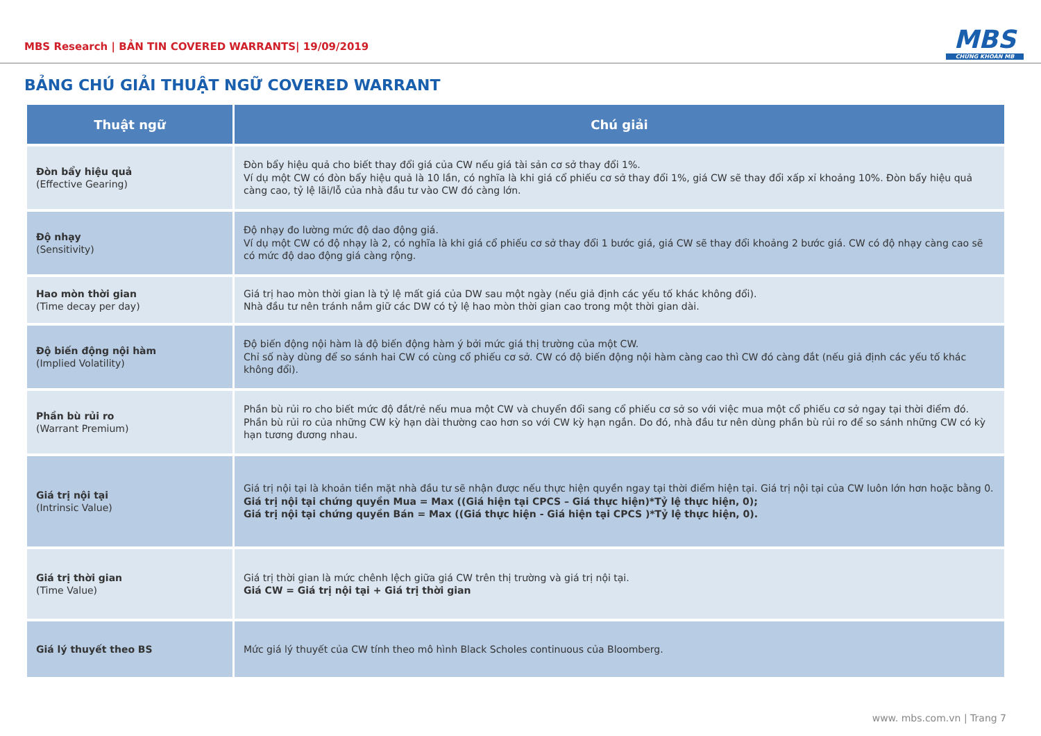MBS Research | BẢN TIN COVERED WARRANTS| 19/09/2019
MBS
CHỨNG KHOÁN MB
BẢNG CHÚ GIẢI THUẬT NGỮ COVERED WARRANT
| Thuật ngữ | Chú giải |
| --- | --- |
| Đòn bẩy hiệu quả (Effective Gearing) | Đòn bẩy hiệu quả cho biết thay đổi giá của CW nếu giá tài sản cơ sở thay đổi 1%. Ví dụ một CW có đòn bẩy hiệu quả là 10 lần, có nghĩa là khi giá cổ phiếu cơ sở thay đổi 1%, giá CW sẽ thay đổi xấp xỉ khoảng 10%. Đòn bẩy hiệu quả càng cao, tỷ lệ lãi/lỗ của nhà đầu tư vào CW đó càng lớn. |
| Độ nhạy (Sensitivity) | Độ nhạy đo lường mức độ dao động giá. Ví dụ một CW có độ nhạy là 2, có nghĩa là khi giá cổ phiếu cơ sở thay đổi 1 bước giá, giá CW sẽ thay đổi khoảng 2 bước giá. CW có độ nhạy càng cao sẽ có mức độ dao động giá càng rộng. |
| Hao mòn thời gian (Time decay per day) | Giá trị hao mòn thời gian là tỷ lệ mất giá của DW sau một ngày (nếu giả định các yếu tố khác không đổi). Nhà đầu tư nên tránh nắm giữ các DW có tỷ lệ hao mòn thời gian cao trong một thời gian dài. |
| Độ biến động nội hàm (Implied Volatility) | Độ biến động nội hàm là độ biến động hàm ý bởi mức giá thị trường của một CW. Chỉ số này dùng để so sánh hai CW có cùng cổ phiếu cơ sở. CW có độ biến động nội hàm càng cao thì CW đó càng đắt (nếu giả định các yếu tố khác không đổi). |
| Phần bù rủi ro (Warrant Premium) | Phần bù rủi ro cho biết mức độ đắt/rẻ nếu mua một CW và chuyển đổi sang cổ phiếu cơ sở so với việc mua một cổ phiếu cơ sở ngay tại thời điểm đó. Phần bù rủi ro của những CW kỳ hạn dài thường cao hơn so với CW kỳ hạn ngắn. Do đó, nhà đầu tư nên dùng phần bù rủi ro để so sánh những CW có kỳ hạn tương đương nhau. |
| Giá trị nội tại (Intrinsic Value) | Giá trị nội tại là khoản tiền mặt nhà đầu tư sẽ nhận được nếu thực hiện quyền ngay tại thời điểm hiện tại. Giá trị nội tại của CW luôn lớn hơn hoặc bằng 0. Giá trị nội tại chứng quyền Mua = Max ((Giá hiện tại CPCS – Giá thực hiện)*Tỷ lệ thực hiện, 0); Giá trị nội tại chứng quyền Bán = Max ((Giá thực hiện - Giá hiện tại CPCS )*Tỷ lệ thực hiện, 0). |
| Giá trị thời gian (Time Value) | Giá trị thời gian là mức chênh lệch giữa giá CW trên thị trường và giá trị nội tại. Giá CW = Giá trị nội tại + Giá trị thời gian |
| Giá lý thuyết theo BS | Mức giá lý thuyết của CW tính theo mô hình Black Scholes continuous của Bloomberg. |
www. mbs.com.vn | Trang 7